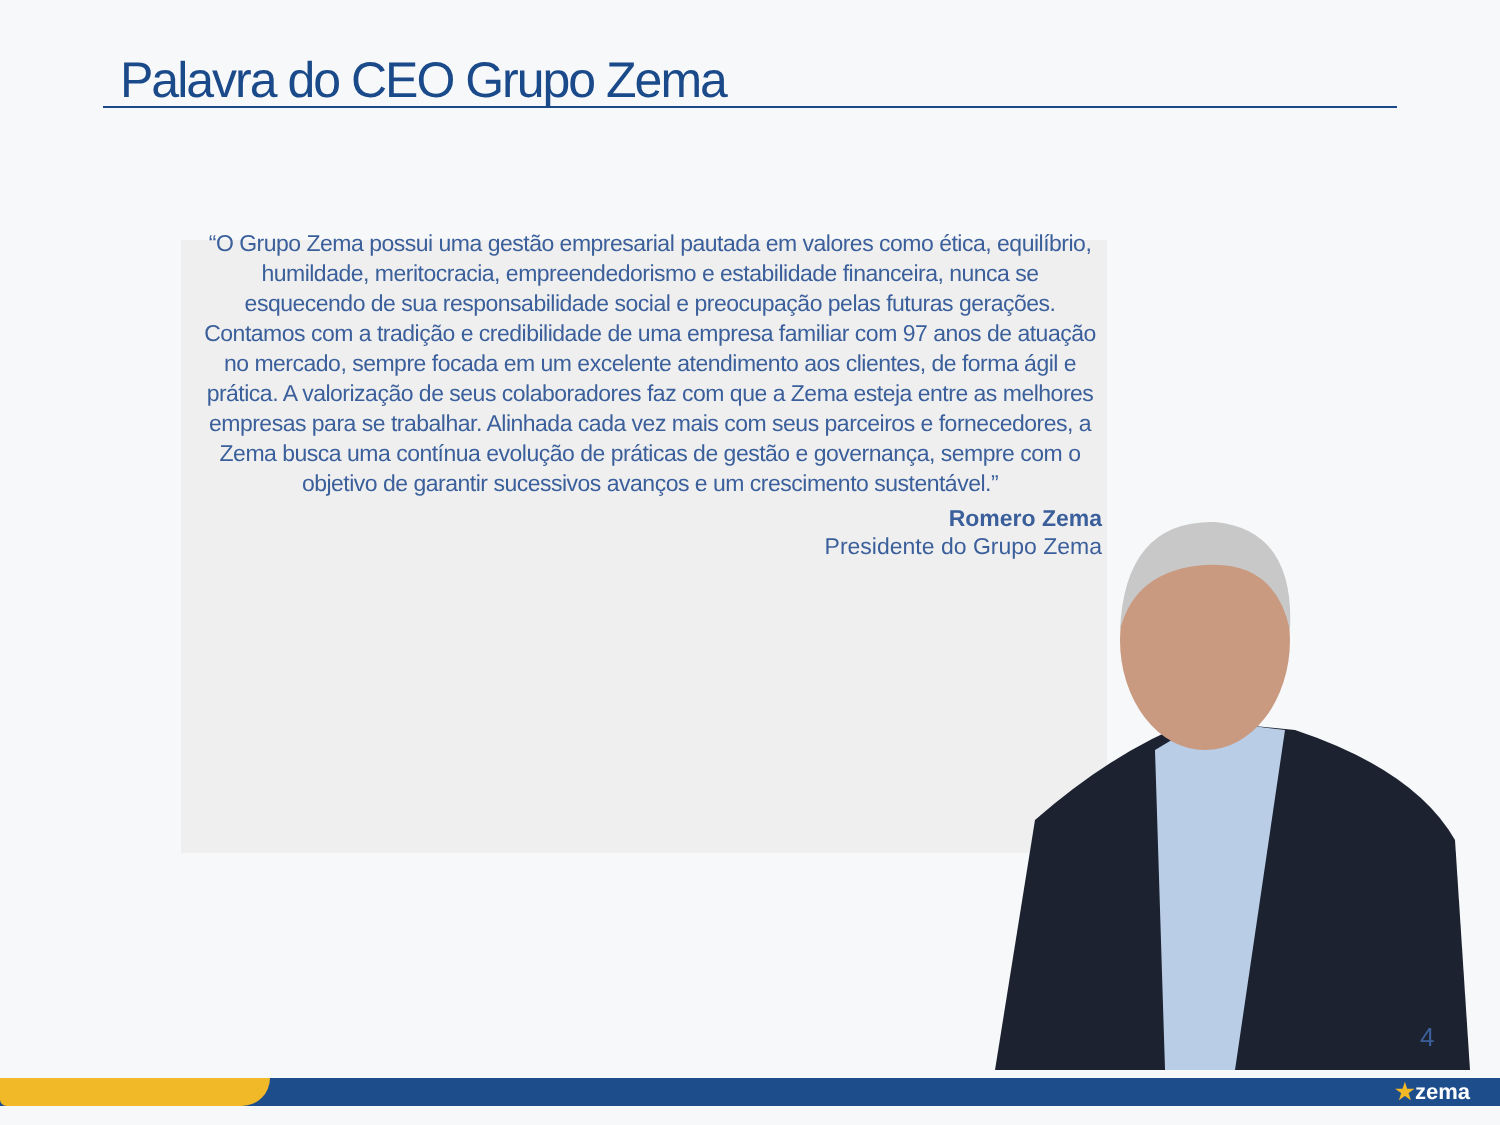Palavra do CEO Grupo Zema
“O Grupo Zema possui uma gestão empresarial pautada em valores como ética, equilíbrio, humildade, meritocracia, empreendedorismo e estabilidade financeira, nunca se esquecendo de sua responsabilidade social e preocupação pelas futuras gerações. Contamos com a tradição e credibilidade de uma empresa familiar com 97 anos de atuação no mercado, sempre focada em um excelente atendimento aos clientes, de forma ágil e prática. A valorização de seus colaboradores faz com que a Zema esteja entre as melhores empresas para se trabalhar. Alinhada cada vez mais com seus parceiros e fornecedores, a Zema busca uma contínua evolução de práticas de gestão e governança, sempre com o objetivo de garantir sucessivos avanços e um crescimento sustentável.”
Romero Zema
Presidente do Grupo Zema
4
★zema